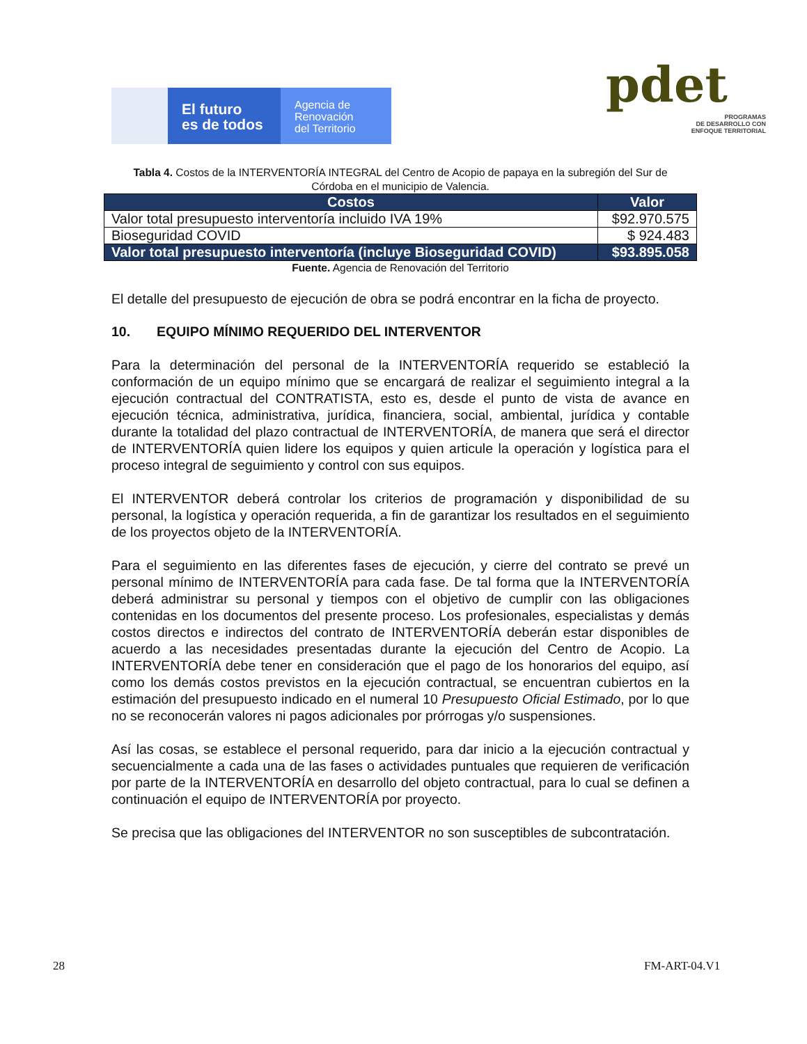El futuro
es de todos
Agencia de
Renovación
del Territorio
pdet
PROGRAMAS
DE DESARROLLO CON
ENFOQUE TERRITORIAL
Tabla 4. Costos de la INTERVENTORÍA INTEGRAL del Centro de Acopio de papaya en la subregión del Sur de Córdoba en el municipio de Valencia.
| Costos | Valor |
| --- | --- |
| Valor total presupuesto interventoría incluido IVA 19% | $92.970.575 |
| Bioseguridad COVID | $ 924.483 |
| Valor total presupuesto interventoría (incluye Bioseguridad COVID) | $93.895.058 |
Fuente. Agencia de Renovación del Territorio
El detalle del presupuesto de ejecución de obra se podrá encontrar en la ficha de proyecto.
10. EQUIPO MÍNIMO REQUERIDO DEL INTERVENTOR
Para la determinación del personal de la INTERVENTORÍA requerido se estableció la conformación de un equipo mínimo que se encargará de realizar el seguimiento integral a la ejecución contractual del CONTRATISTA, esto es, desde el punto de vista de avance en ejecución técnica, administrativa, jurídica, financiera, social, ambiental, jurídica y contable durante la totalidad del plazo contractual de INTERVENTORÍA, de manera que será el director de INTERVENTORÍA quien lidere los equipos y quien articule la operación y logística para el proceso integral de seguimiento y control con sus equipos.
El INTERVENTOR deberá controlar los criterios de programación y disponibilidad de su personal, la logística y operación requerida, a fin de garantizar los resultados en el seguimiento de los proyectos objeto de la INTERVENTORÍA.
Para el seguimiento en las diferentes fases de ejecución, y cierre del contrato se prevé un personal mínimo de INTERVENTORÍA para cada fase. De tal forma que la INTERVENTORÍA deberá administrar su personal y tiempos con el objetivo de cumplir con las obligaciones contenidas en los documentos del presente proceso. Los profesionales, especialistas y demás costos directos e indirectos del contrato de INTERVENTORÍA deberán estar disponibles de acuerdo a las necesidades presentadas durante la ejecución del Centro de Acopio. La INTERVENTORÍA debe tener en consideración que el pago de los honorarios del equipo, así como los demás costos previstos en la ejecución contractual, se encuentran cubiertos en la estimación del presupuesto indicado en el numeral 10 Presupuesto Oficial Estimado, por lo que no se reconocerán valores ni pagos adicionales por prórrogas y/o suspensiones.
Así las cosas, se establece el personal requerido, para dar inicio a la ejecución contractual y secuencialmente a cada una de las fases o actividades puntuales que requieren de verificación por parte de la INTERVENTORÍA en desarrollo del objeto contractual, para lo cual se definen a continuación el equipo de INTERVENTORÍA por proyecto.
Se precisa que las obligaciones del INTERVENTOR no son susceptibles de subcontratación.
28 FM-ART-04.V1